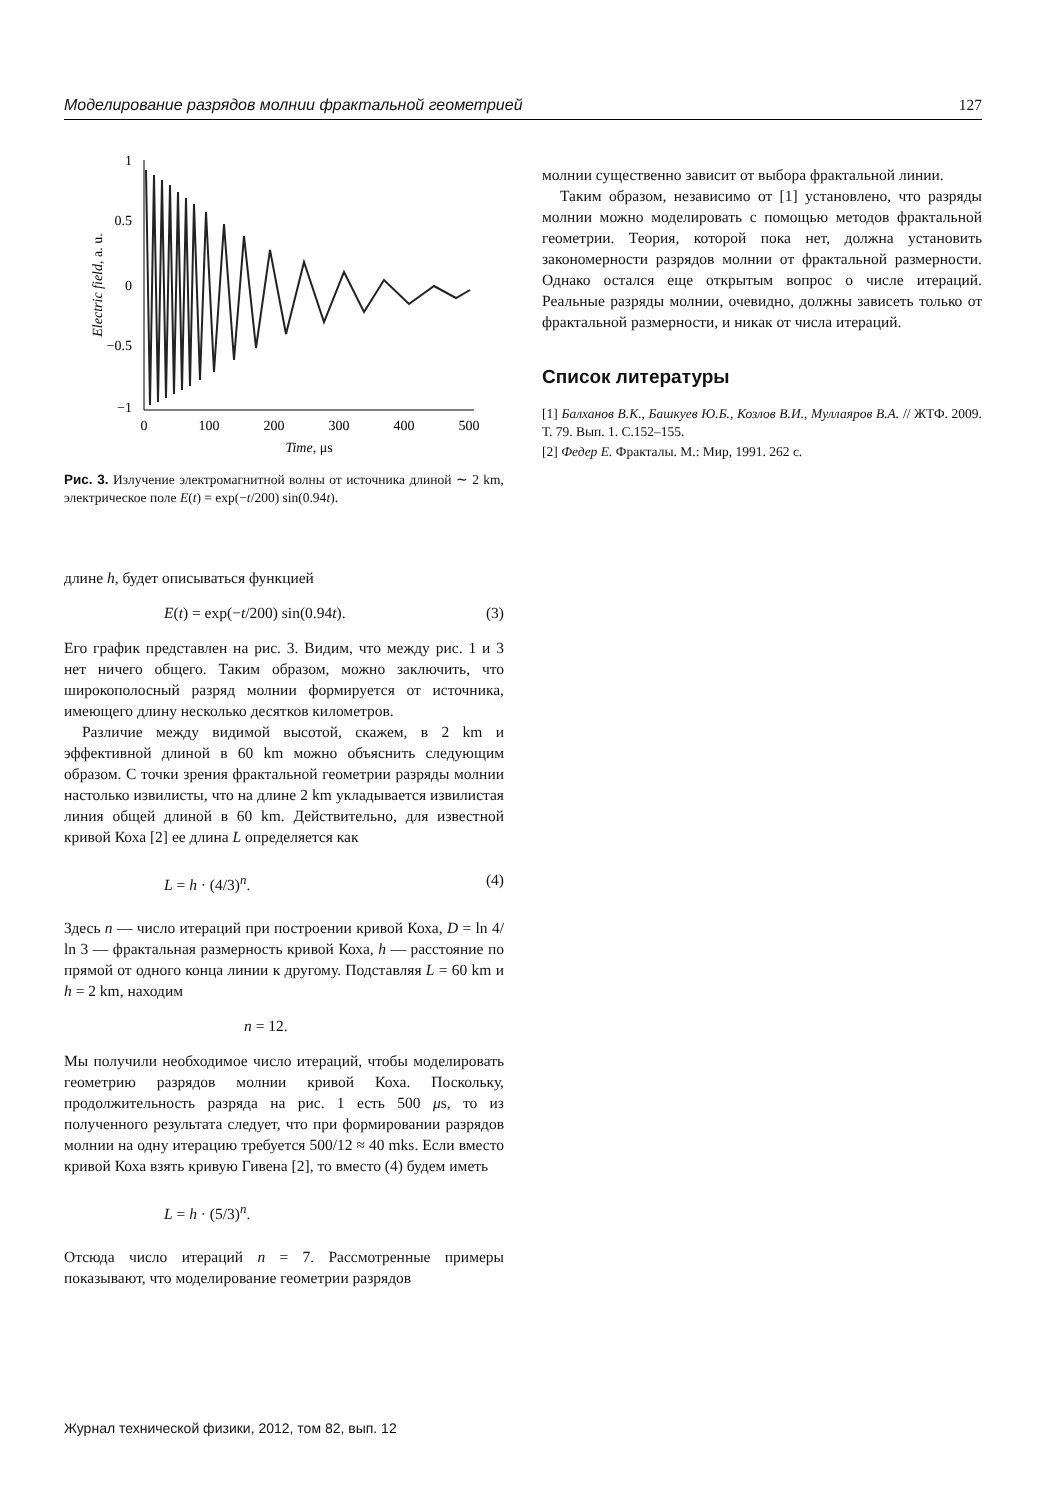Моделирование разрядов молнии фрактальной геометрией 127
1
0.5
0
−0.5
−1
0
100
200
300
400
500
Time, μs
Electric field, a. u.
Рис. 3. Излучение электромагнитной волны от источника длиной ∼ 2 km, электрическое поле E(t) = exp(−t/200) sin(0.94t).
длине h, будет описываться функцией
E(t) = exp(−t/200) sin(0.94t). (3)
Его график представлен на рис. 3. Видим, что между рис. 1 и 3 нет ничего общего. Таким образом, можно заключить, что широкополосный разряд молнии формируется от источника, имеющего длину несколько десятков километров.
Различие между видимой высотой, скажем, в 2 km и эффективной длиной в 60 km можно объяснить следующим образом. С точки зрения фрактальной геометрии разряды молнии настолько извилисты, что на длине 2 km укладывается извилистая линия общей длиной в 60 km. Действительно, для известной кривой Коха [2] ее длина L определяется как
L = h · (4/3)<sup>n</sup>. (4)
Здесь n — число итераций при построении кривой Коха, D = ln 4/ ln 3 — фрактальная размерность кривой Коха, h — расстояние по прямой от одного конца линии к другому. Подставляя L = 60 km и h = 2 km, находим
n = 12.
Мы получили необходимое число итераций, чтобы моделировать геометрию разрядов молнии кривой Коха. Поскольку, продолжительность разряда на рис. 1 есть 500 μs, то из полученного результата следует, что при формировании разрядов молнии на одну итерацию требуется 500/12 ≈ 40 mks. Если вместо кривой Коха взять кривую Гивена [2], то вместо (4) будем иметь
L = h · (5/3)<sup>n</sup>.
Отсюда число итераций n = 7. Рассмотренные примеры показывают, что моделирование геометрии разрядов
молнии существенно зависит от выбора фрактальной линии.
Таким образом, независимо от [1] установлено, что разряды молнии можно моделировать с помощью методов фрактальной геометрии. Теория, которой пока нет, должна установить закономерности разрядов молнии от фрактальной размерности. Однако остался еще открытым вопрос о числе итераций. Реальные разряды молнии, очевидно, должны зависеть только от фрактальной размерности, и никак от числа итераций.
Список литературы
[1] Балханов В.К., Башкуев Ю.Б., Козлов В.И., Муллаяров В.А. // ЖТФ. 2009. Т. 79. Вып. 1. С.152–155.
[2] Федер Е. Фракталы. М.: Мир, 1991. 262 с.
Журнал технической физики, 2012, том 82, вып. 12